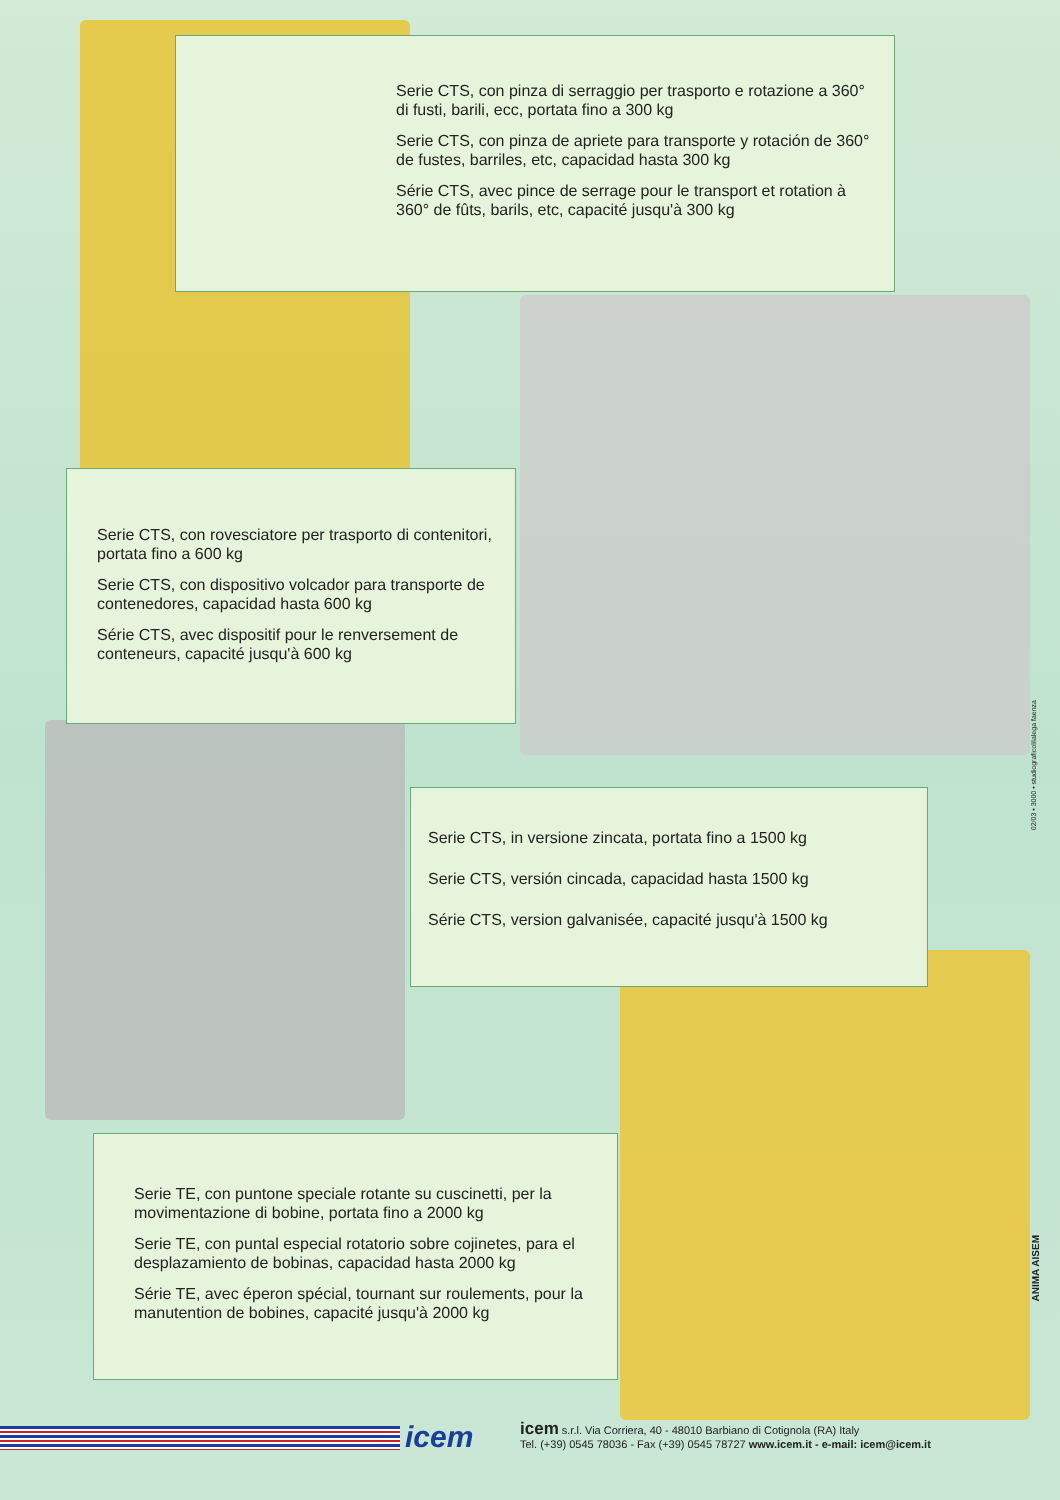Serie CTS, con pinza di serraggio per trasporto e rotazione a 360° di fusti, barili, ecc, portata fino a 300 kg
Serie CTS, con pinza de apriete para transporte y rotación de 360° de fustes, barriles, etc, capacidad hasta 300 kg
Série CTS, avec pince de serrage pour le transport et rotation à 360° de fûts, barils, etc, capacité jusqu'à 300 kg
Serie CTS, con rovesciatore per trasporto di contenitori, portata fino a 600 kg
Serie CTS, con dispositivo volcador para transporte de contenedores, capacidad hasta 600 kg
Série CTS, avec dispositif pour le renversement de conteneurs, capacité jusqu'à 600 kg
Serie CTS, in versione zincata, portata fino a 1500 kg
Serie CTS, versión cincada, capacidad hasta 1500 kg
Série CTS, version galvanisée, capacité jusqu'à 1500 kg
Serie TE, con puntone speciale rotante su cuscinetti, per la movimentazione di bobine, portata fino a 2000 kg
Serie TE, con puntal especial rotatorio sobre cojinetes, para el desplazamiento de bobinas, capacidad hasta 2000 kg
Série TE, avec éperon spécial, tournant sur roulements, pour la manutention de bobines, capacité jusqu'à 2000 kg
02/03 • 3000 • studiograficolilalega faenza
ANIMA AISEM
icem
icem s.r.l. Via Corriera, 40 - 48010 Barbiano di Cotignola (RA) Italy
Tel. (+39) 0545 78036 - Fax (+39) 0545 78727 www.icem.it - e-mail: icem@icem.it